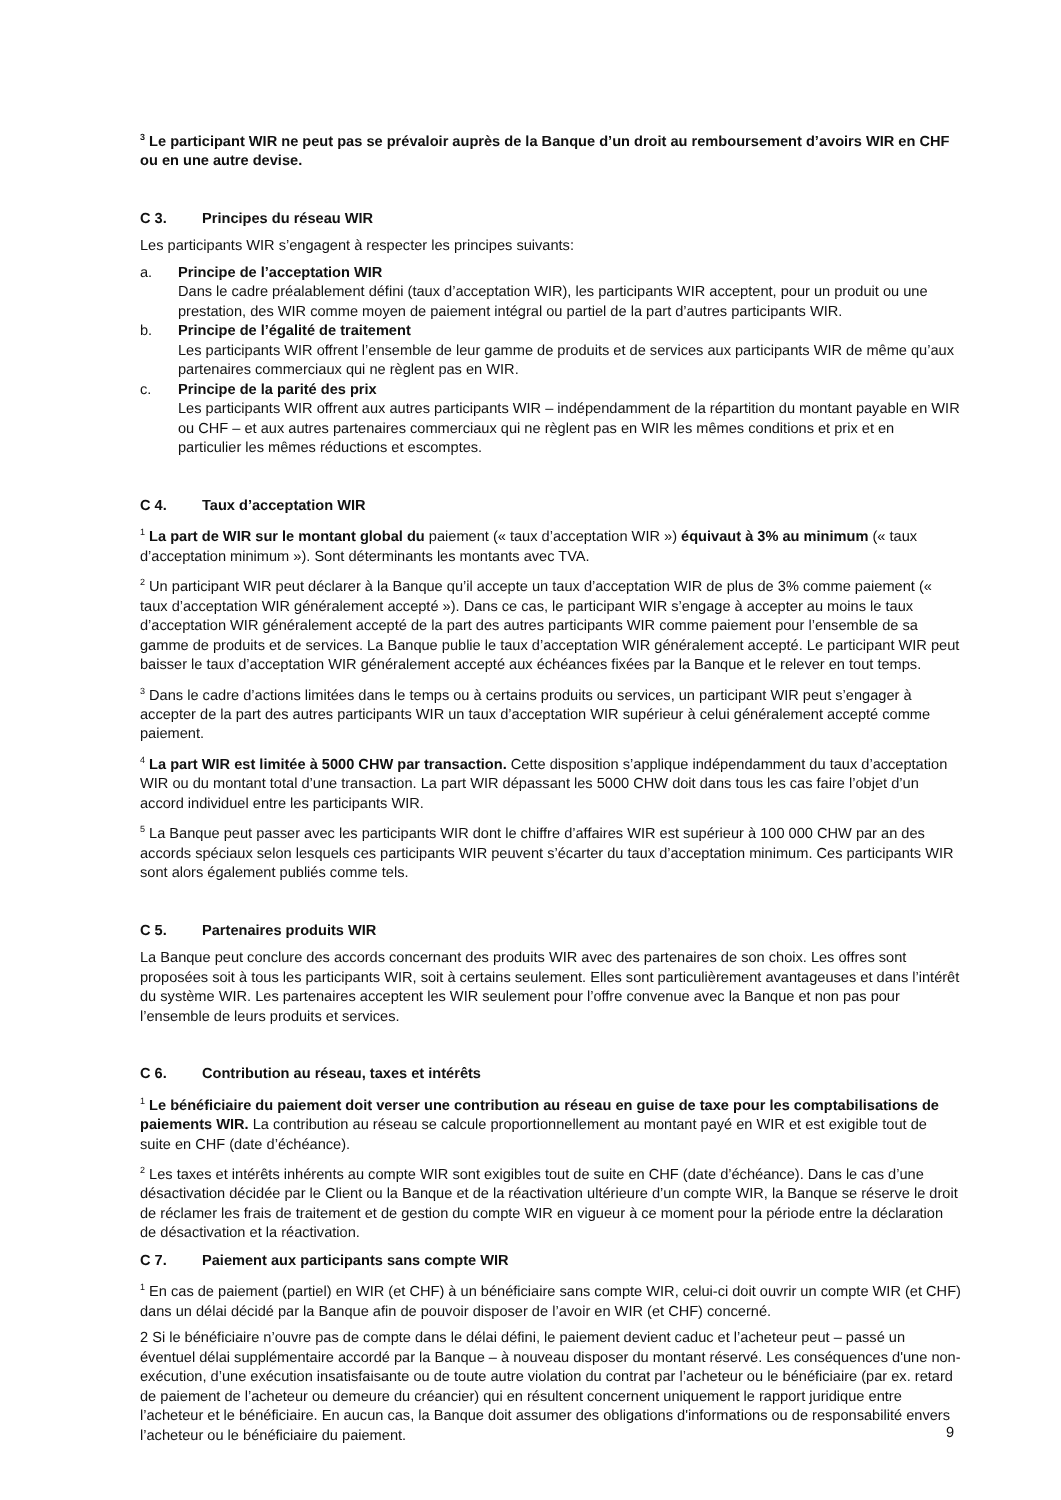<sup>3</sup> Le participant WIR ne peut pas se prévaloir auprès de la Banque d’un droit au remboursement d’avoirs WIR en CHF ou en une autre devise.
C 3. Principes du réseau WIR
Les participants WIR s’engagent à respecter les principes suivants:
a. Principe de l’acceptation WIR
Dans le cadre préalablement défini (taux d’acceptation WIR), les participants WIR acceptent, pour un produit ou une prestation, des WIR comme moyen de paiement intégral ou partiel de la part d’autres participants WIR.
b. Principe de l’égalité de traitement
Les participants WIR offrent l’ensemble de leur gamme de produits et de services aux participants WIR de même qu’aux partenaires commerciaux qui ne règlent pas en WIR.
c. Principe de la parité des prix
Les participants WIR offrent aux autres participants WIR – indépendamment de la répartition du montant payable en WIR ou CHF – et aux autres partenaires commerciaux qui ne règlent pas en WIR les mêmes conditions et prix et en particulier les mêmes réductions et escomptes.
C 4. Taux d’acceptation WIR
<sup>1</sup> La part de WIR sur le montant global du paiement (« taux d’acceptation WIR ») équivaut à 3% au minimum (« taux d’acceptation minimum »). Sont déterminants les montants avec TVA.
<sup>2</sup> Un participant WIR peut déclarer à la Banque qu’il accepte un taux d’acceptation WIR de plus de 3% comme paiement (« taux d’acceptation WIR généralement accepté »). Dans ce cas, le participant WIR s’engage à accepter au moins le taux d’acceptation WIR généralement accepté de la part des autres participants WIR comme paiement pour l’ensemble de sa gamme de produits et de services. La Banque publie le taux d’acceptation WIR généralement accepté. Le participant WIR peut baisser le taux d’acceptation WIR généralement accepté aux échéances fixées par la Banque et le relever en tout temps.
<sup>3</sup> Dans le cadre d’actions limitées dans le temps ou à certains produits ou services, un participant WIR peut s’engager à accepter de la part des autres participants WIR un taux d’acceptation WIR supérieur à celui généralement accepté comme paiement.
<sup>4</sup> La part WIR est limitée à 5000 CHW par transaction. Cette disposition s’applique indépendamment du taux d’acceptation WIR ou du montant total d’une transaction. La part WIR dépassant les 5000 CHW doit dans tous les cas faire l’objet d’un accord individuel entre les participants WIR.
<sup>5</sup> La Banque peut passer avec les participants WIR dont le chiffre d’affaires WIR est supérieur à 100 000 CHW par an des accords spéciaux selon lesquels ces participants WIR peuvent s’écarter du taux d’acceptation minimum. Ces participants WIR sont alors également publiés comme tels.
C 5. Partenaires produits WIR
La Banque peut conclure des accords concernant des produits WIR avec des partenaires de son choix. Les offres sont proposées soit à tous les participants WIR, soit à certains seulement. Elles sont particulièrement avantageuses et dans l’intérêt du système WIR. Les partenaires acceptent les WIR seulement pour l’offre convenue avec la Banque et non pas pour l’ensemble de leurs produits et services.
C 6. Contribution au réseau, taxes et intérêts
<sup>1</sup> Le bénéficiaire du paiement doit verser une contribution au réseau en guise de taxe pour les comptabilisations de paiements WIR. La contribution au réseau se calcule proportionnellement au montant payé en WIR et est exigible tout de suite en CHF (date d’échéance).
<sup>2</sup> Les taxes et intérêts inhérents au compte WIR sont exigibles tout de suite en CHF (date d’échéance). Dans le cas d’une désactivation décidée par le Client ou la Banque et de la réactivation ultérieure d’un compte WIR, la Banque se réserve le droit de réclamer les frais de traitement et de gestion du compte WIR en vigueur à ce moment pour la période entre la déclaration de désactivation et la réactivation.
C 7. Paiement aux participants sans compte WIR
<sup>1</sup> En cas de paiement (partiel) en WIR (et CHF) à un bénéficiaire sans compte WIR, celui-ci doit ouvrir un compte WIR (et CHF) dans un délai décidé par la Banque afin de pouvoir disposer de l’avoir en WIR (et CHF) concerné.
2 Si le bénéficiaire n’ouvre pas de compte dans le délai défini, le paiement devient caduc et l’acheteur peut – passé un éventuel délai supplémentaire accordé par la Banque – à nouveau disposer du montant réservé. Les conséquences d'une non-exécution, d’une exécution insatisfaisante ou de toute autre violation du contrat par l’acheteur ou le bénéficiaire (par ex. retard de paiement de l’acheteur ou demeure du créancier) qui en résultent concernent uniquement le rapport juridique entre l’acheteur et le bénéficiaire. En aucun cas, la Banque doit assumer des obligations d'informations ou de responsabilité envers l’acheteur ou le bénéficiaire du paiement.
9